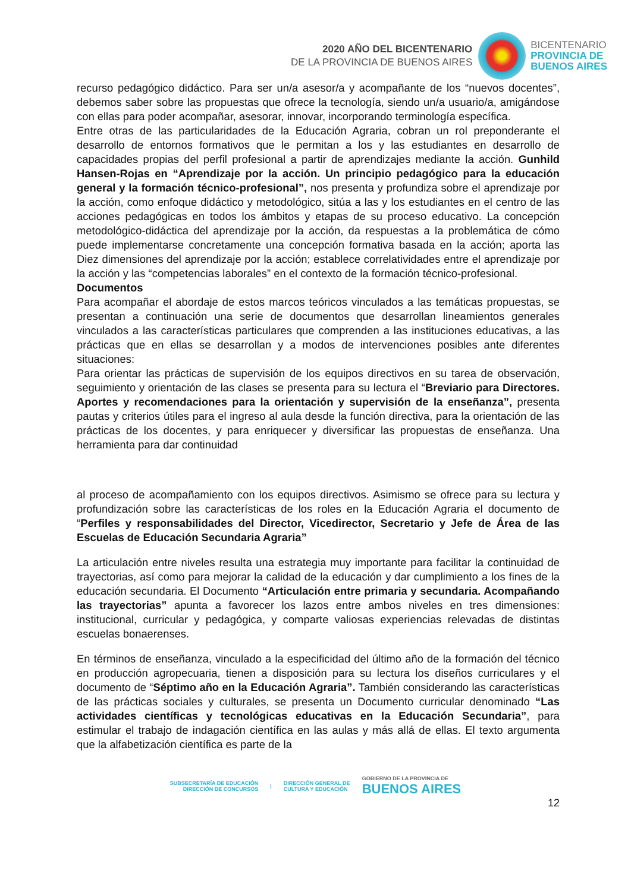2020 AÑO DEL BICENTENARIO
DE LA PROVINCIA DE BUENOS AIRES
BICENTENARIO
PROVINCIA DE
BUENOS AIRES
recurso pedagógico didáctico. Para ser un/a asesor/a y acompañante de los “nuevos docentes”, debemos saber sobre las propuestas que ofrece la tecnología, siendo un/a usuario/a, amigándose con ellas para poder acompañar, asesorar, innovar, incorporando terminología específica.
Entre otras de las particularidades de la Educación Agraria, cobran un rol preponderante el desarrollo de entornos formativos que le permitan a los y las estudiantes en desarrollo de capacidades propias del perfil profesional a partir de aprendizajes mediante la acción. Gunhild Hansen-Rojas en “Aprendizaje por la acción. Un principio pedagógico para la educación general y la formación técnico-profesional”, nos presenta y profundiza sobre el aprendizaje por la acción, como enfoque didáctico y metodológico, sitúa a las y los estudiantes en el centro de las acciones pedagógicas en todos los ámbitos y etapas de su proceso educativo. La concepción metodológico-didáctica del aprendizaje por la acción, da respuestas a la problemática de cómo puede implementarse concretamente una concepción formativa basada en la acción; aporta las Diez dimensiones del aprendizaje por la acción; establece correlatividades entre el aprendizaje por la acción y las “competencias laborales” en el contexto de la formación técnico-profesional.
Documentos
Para acompañar el abordaje de estos marcos teóricos vinculados a las temáticas propuestas, se presentan a continuación una serie de documentos que desarrollan lineamientos generales vinculados a las características particulares que comprenden a las instituciones educativas, a las prácticas que en ellas se desarrollan y a modos de intervenciones posibles ante diferentes situaciones:
Para orientar las prácticas de supervisión de los equipos directivos en su tarea de observación, seguimiento y orientación de las clases se presenta para su lectura el “Breviario para Directores. Aportes y recomendaciones para la orientación y supervisión de la enseñanza”, presenta pautas y criterios útiles para el ingreso al aula desde la función directiva, para la orientación de las prácticas de los docentes, y para enriquecer y diversificar las propuestas de enseñanza. Una herramienta para dar continuidad
al proceso de acompañamiento con los equipos directivos. Asimismo se ofrece para su lectura y profundización sobre las características de los roles en la Educación Agraria el documento de “Perfiles y responsabilidades del Director, Vicedirector, Secretario y Jefe de Área de las Escuelas de Educación Secundaria Agraria”
La articulación entre niveles resulta una estrategia muy importante para facilitar la continuidad de trayectorias, así como para mejorar la calidad de la educación y dar cumplimiento a los fines de la educación secundaria. El Documento “Articulación entre primaria y secundaria. Acompañando las trayectorias” apunta a favorecer los lazos entre ambos niveles en tres dimensiones: institucional, curricular y pedagógica, y comparte valiosas experiencias relevadas de distintas escuelas bonaerenses.
En términos de enseñanza, vinculado a la especificidad del último año de la formación del técnico en producción agropecuaria, tienen a disposición para su lectura los diseños curriculares y el documento de “Séptimo año en la Educación Agraria”. También considerando las características de las prácticas sociales y culturales, se presenta un Documento curricular denominado “Las actividades científicas y tecnológicas educativas en la Educación Secundaria”, para estimular el trabajo de indagación científica en las aulas y más allá de ellas. El texto argumenta que la alfabetización científica es parte de la
SUBSECRETARÍA DE EDUCACIÓN
DIRECCIÓN DE CONCURSOS
|
DIRECCIÓN GENERAL DE
CULTURA Y EDUCACIÓN
GOBIERNO DE LA PROVINCIA DE
BUENOS AIRES
12